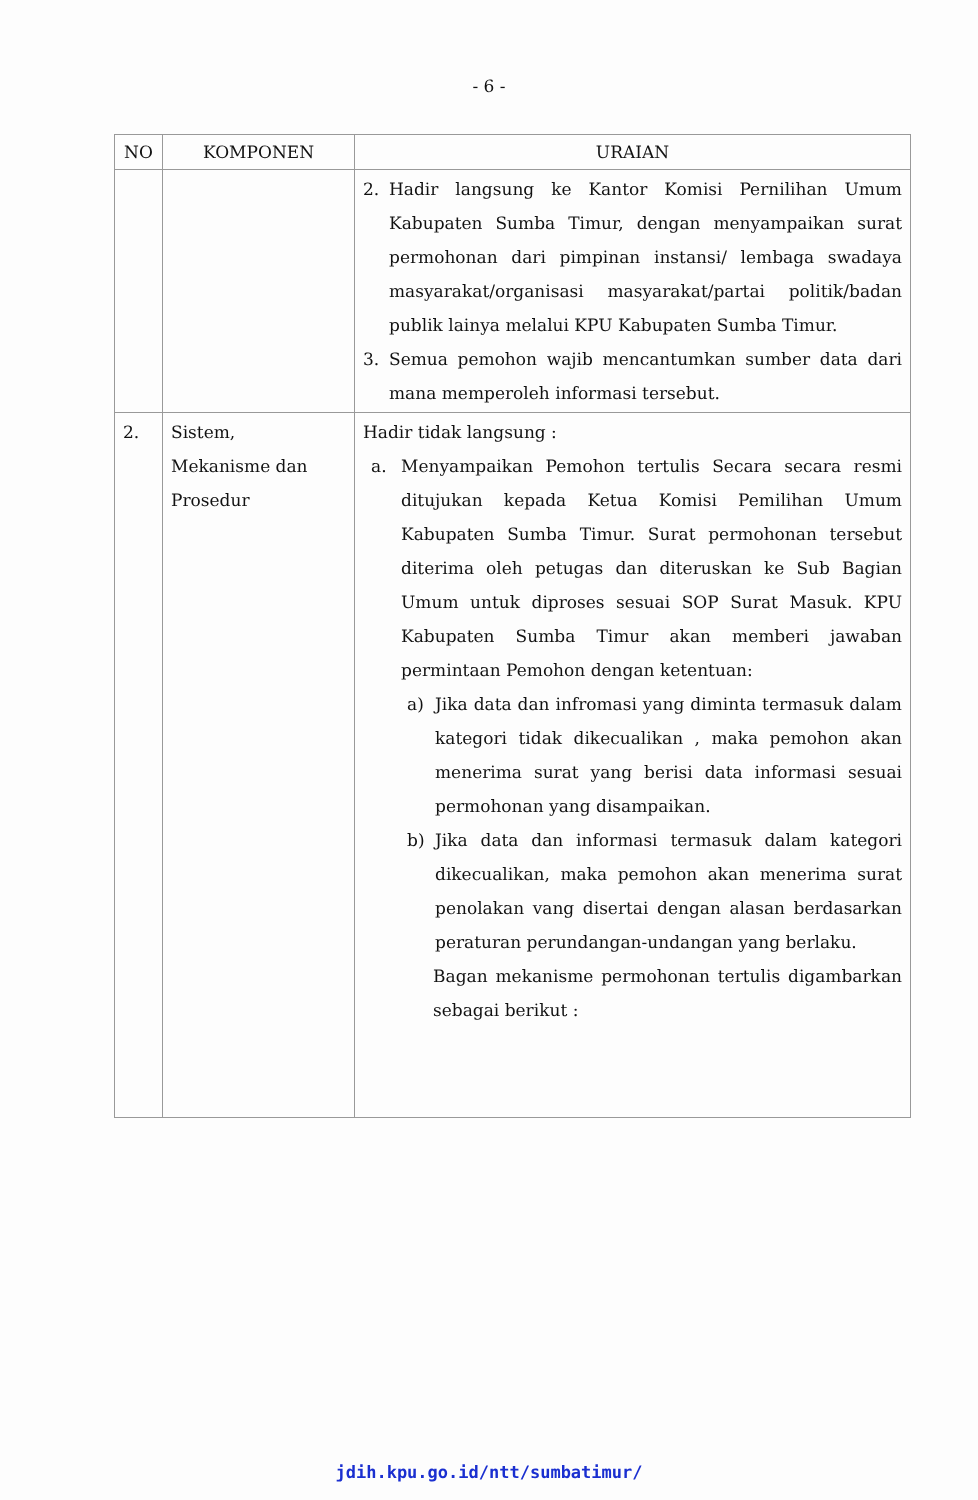- 6 -
| NO | KOMPONEN | URAIAN |
| --- | --- | --- |
| | | 2. Hadir langsung ke Kantor Komisi Pernilihan Umum Kabupaten Sumba Timur, dengan menyampaikan surat permohonan dari pimpinan instansi/ lembaga swadaya masyarakat/organisasi masyarakat/partai politik/badan publik lainya melalui KPU Kabupaten Sumba Timur. 3. Semua pemohon wajib mencantumkan sumber data dari mana memperoleh informasi tersebut. |
| 2. | Sistem, Mekanisme dan Prosedur | Hadir tidak langsung : a. Menyampaikan Pemohon tertulis Secara secara resmi ditujukan kepada Ketua Komisi Pemilihan Umum Kabupaten Sumba Timur. Surat permohonan tersebut diterima oleh petugas dan diteruskan ke Sub Bagian Umum untuk diproses sesuai SOP Surat Masuk. KPU Kabupaten Sumba Timur akan memberi jawaban permintaan Pemohon dengan ketentuan: a) Jika data dan infromasi yang diminta termasuk dalam kategori tidak dikecualikan , maka pemohon akan menerima surat yang berisi data informasi sesuai permohonan yang disampaikan. b) Jika data dan informasi termasuk dalam kategori dikecualikan, maka pemohon akan menerima surat penolakan vang disertai dengan alasan berdasarkan peraturan perundangan-undangan yang berlaku. Bagan mekanisme permohonan tertulis digambarkan sebagai berikut : |
jdih.kpu.go.id/ntt/sumbatimur/